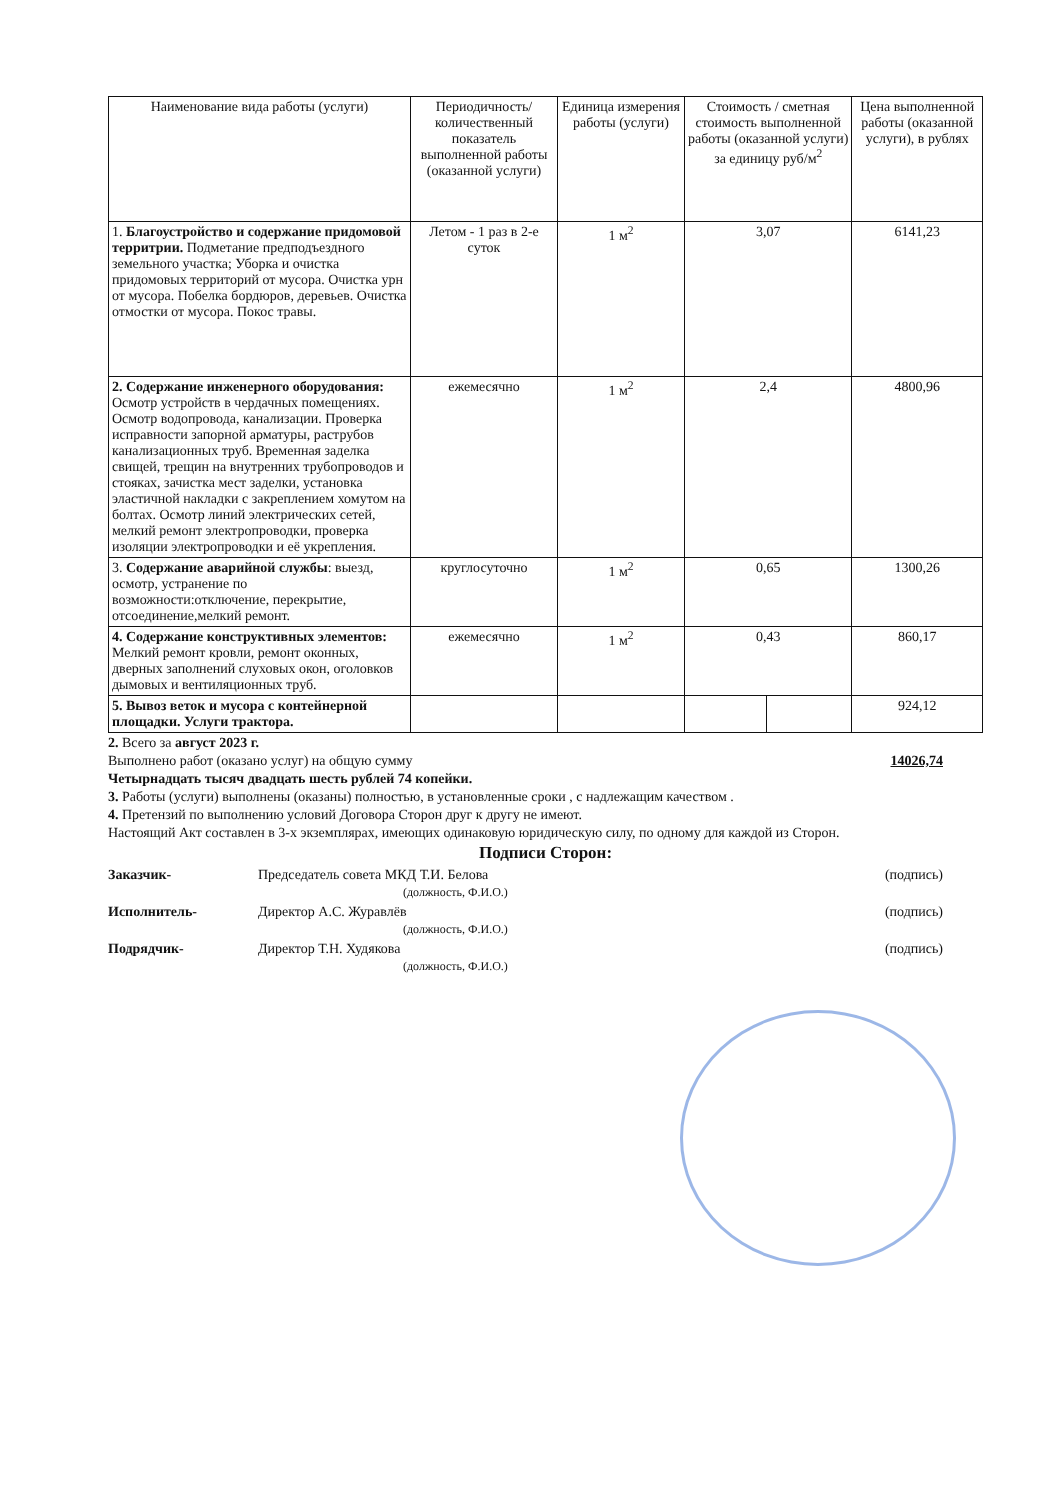| Наименование вида работы (услуги) | Периодичность/ количественный показатель выполненной работы (оказанной услуги) | Единица измерения работы (услуги) | Стоимость / сметная стоимость выполненной работы (оказанной услуги) за единицу руб/м<sup>2</sup> | | Цена выполненной работы (оказанной услуги), в рублях |
| --- | --- | --- | --- | --- | --- |
| 1. Благоустройство и содержание придомовой территрии. Подметание предподъездного земельного участка; Уборка и очистка придомовых территорий от мусора. Очистка урн от мусора. Побелка бордюров, деревьев. Очистка отмостки от мусора. Покос травы. | Летом - 1 раз в 2-е суток | 1 м<sup>2</sup> | 3,07 | | 6141,23 |
| 2. Содержание инженерного оборудования: Осмотр устройств в чердачных помещениях. Осмотр водопровода, канализации. Проверка исправности запорной арматуры, раструбов канализационных труб. Временная заделка свищей, трещин на внутренних трубопроводов и стояках, зачистка мест заделки, установка эластичной накладки с закреплением хомутом на болтах. Осмотр линий электрических сетей, мелкий ремонт электропроводки, проверка изоляции электропроводки и её укрепления. | ежемесячно | 1 м<sup>2</sup> | 2,4 | | 4800,96 |
| 3. Содержание аварийной службы : выезд, осмотр, устранение по возможности:отключение, перекрытие, отсоединение,мелкий ремонт. | круглосуточно | 1 м<sup>2</sup> | 0,65 | | 1300,26 |
| 4. Содержание конструктивных элементов: Мелкий ремонт кровли, ремонт оконных, дверных заполнений слуховых окон, оголовков дымовых и вентиляционных труб. | ежемесячно | 1 м<sup>2</sup> | 0,43 | | 860,17 |
| 5. Вывоз веток и мусора с контейнерной площадки. Услуги трактора. | | | | | 924,12 |
2. Всего за август 2023 г.
Выполнено работ (оказано услуг) на общую сумму 14026,74
Четырнадцать тысяч двадцать шесть рублей 74 копейки.
3. Работы (услуги) выполнены (оказаны) полностью, в установленные сроки , с надлежащим качеством .
4. Претензий по выполнению условий Договора Сторон друг к другу не имеют.
Настоящий Акт составлен в 3-х экземплярах, имеющих одинаковую юридическую силу, по одному для каждой из Сторон.
Подписи Сторон:
Заказчик- Председатель совета МКД Т.И. Белова (подпись)
(должность, Ф.И.О.)
Исполнитель- Директор А.С. Журавлёв (подпись)
(должность, Ф.И.О.)
Подрядчик- Директор Т.Н. Худякова (подпись)
(должность, Ф.И.О.)